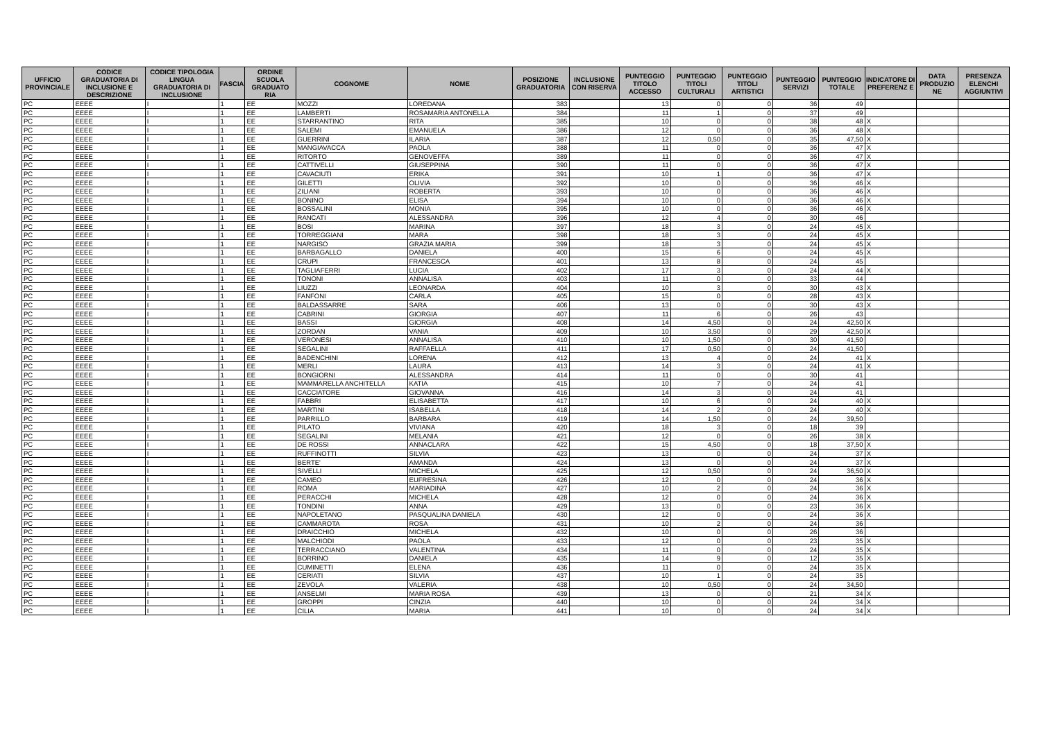| UFFICIO PROVINCIALE | CODICE GRADUATORIA DI INCLUSIONE E DESCRIZIONE | CODICE TIPOLOGIA LINGUA GRADUATORIA DI INCLUSIONE | FASCIA | ORDINE SCUOLA GRADUATO RIA | COGNOME | NOME | POSIZIONE GRADUATORIA | INCLUSIONE CON RISERVA | PUNTEGGIO TITOLO ACCESSO | PUNTEGGIO TITOLI CULTURALI | PUNTEGGIO TITOLI ARTISTICI | PUNTEGGIO SERVIZI | PUNTEGGIO TOTALE | INDICATORE DI PREFERENZ E | DATA PRODUZIO NE | PRESENZA ELENCHI AGGIUNTIVI |
| --- | --- | --- | --- | --- | --- | --- | --- | --- | --- | --- | --- | --- | --- | --- | --- | --- |
| PC | EEEE | I | 1 | EE | MOZZI | LOREDANA | 383 | | 13 | 0 | 0 | 36 | 49 | | | |
| PC | EEEE | I | 1 | EE | LAMBERTI | ROSAMARIA ANTONELLA | 384 | | 11 | 1 | 0 | 37 | 49 | | | |
| PC | EEEE | I | 1 | EE | STARRANTINO | RITA | 385 | | 10 | 0 | 0 | 38 | 48 | X | | |
| PC | EEEE | I | 1 | EE | SALEMI | EMANUELA | 386 | | 12 | 0 | 0 | 36 | 48 | X | | |
| PC | EEEE | I | 1 | EE | GUERRINI | ILARIA | 387 | | 12 | 0,50 | 0 | 35 | 47,50 | X | | |
| PC | EEEE | I | 1 | EE | MANGIAVACCA | PAOLA | 388 | | 11 | 0 | 0 | 36 | 47 | X | | |
| PC | EEEE | I | 1 | EE | RITORTO | GENOVEFFA | 389 | | 11 | 0 | 0 | 36 | 47 | X | | |
| PC | EEEE | I | 1 | EE | CATTIVELLI | GIUSEPPINA | 390 | | 11 | 0 | 0 | 36 | 47 | X | | |
| PC | EEEE | I | 1 | EE | CAVACIUTI | ERIKA | 391 | | 10 | 1 | 0 | 36 | 47 | X | | |
| PC | EEEE | I | 1 | EE | GILETTI | OLIVIA | 392 | | 10 | 0 | 0 | 36 | 46 | X | | |
| PC | EEEE | I | 1 | EE | ZILIANI | ROBERTA | 393 | | 10 | 0 | 0 | 36 | 46 | X | | |
| PC | EEEE | I | 1 | EE | BONINO | ELISA | 394 | | 10 | 0 | 0 | 36 | 46 | X | | |
| PC | EEEE | I | 1 | EE | BOSSALINI | MONIA | 395 | | 10 | 0 | 0 | 36 | 46 | X | | |
| PC | EEEE | I | 1 | EE | RANCATI | ALESSANDRA | 396 | | 12 | 4 | 0 | 30 | 46 | | | |
| PC | EEEE | I | 1 | EE | BOSI | MARINA | 397 | | 18 | 3 | 0 | 24 | 45 | X | | |
| PC | EEEE | I | 1 | EE | TORREGGIANI | MARA | 398 | | 18 | 3 | 0 | 24 | 45 | X | | |
| PC | EEEE | I | 1 | EE | NARGISO | GRAZIA MARIA | 399 | | 18 | 3 | 0 | 24 | 45 | X | | |
| PC | EEEE | I | 1 | EE | BARBAGALLO | DANIELA | 400 | | 15 | 6 | 0 | 24 | 45 | X | | |
| PC | EEEE | I | 1 | EE | CRUPI | FRANCESCA | 401 | | 13 | 8 | 0 | 24 | 45 | | | |
| PC | EEEE | I | 1 | EE | TAGLIAFERRI | LUCIA | 402 | | 17 | 3 | 0 | 24 | 44 | X | | |
| PC | EEEE | I | 1 | EE | TONONI | ANNALISA | 403 | | 11 | 0 | 0 | 33 | 44 | | | |
| PC | EEEE | I | 1 | EE | LIUZZI | LEONARDA | 404 | | 10 | 3 | 0 | 30 | 43 | X | | |
| PC | EEEE | I | 1 | EE | FANFONI | CARLA | 405 | | 15 | 0 | 0 | 28 | 43 | X | | |
| PC | EEEE | I | 1 | EE | BALDASSARRE | SARA | 406 | | 13 | 0 | 0 | 30 | 43 | X | | |
| PC | EEEE | I | 1 | EE | CABRINI | GIORGIA | 407 | | 11 | 6 | 0 | 26 | 43 | | | |
| PC | EEEE | I | 1 | EE | BASSI | GIORGIA | 408 | | 14 | 4,50 | 0 | 24 | 42,50 | X | | |
| PC | EEEE | I | 1 | EE | ZORDAN | VANIA | 409 | | 10 | 3,50 | 0 | 29 | 42,50 | X | | |
| PC | EEEE | I | 1 | EE | VERONESI | ANNALISA | 410 | | 10 | 1,50 | 0 | 30 | 41,50 | | | |
| PC | EEEE | I | 1 | EE | SEGALINI | RAFFAELLA | 411 | | 17 | 0,50 | 0 | 24 | 41,50 | | | |
| PC | EEEE | I | 1 | EE | BADENCHINI | LORENA | 412 | | 13 | 4 | 0 | 24 | 41 | X | | |
| PC | EEEE | I | 1 | EE | MERLI | LAURA | 413 | | 14 | 3 | 0 | 24 | 41 | X | | |
| PC | EEEE | I | 1 | EE | BONGIORNI | ALESSANDRA | 414 | | 11 | 0 | 0 | 30 | 41 | | | |
| PC | EEEE | I | 1 | EE | MAMMARELLA ANCHITELLA | KATIA | 415 | | 10 | 7 | 0 | 24 | 41 | | | |
| PC | EEEE | I | 1 | EE | CACCIATORE | GIOVANNA | 416 | | 14 | 3 | 0 | 24 | 41 | | | |
| PC | EEEE | I | 1 | EE | FABBRI | ELISABETTA | 417 | | 10 | 6 | 0 | 24 | 40 | X | | |
| PC | EEEE | I | 1 | EE | MARTINI | ISABELLA | 418 | | 14 | 2 | 0 | 24 | 40 | X | | |
| PC | EEEE | I | 1 | EE | PARRILLO | BARBARA | 419 | | 14 | 1,50 | 0 | 24 | 39,50 | | | |
| PC | EEEE | I | 1 | EE | PILATO | VIVIANA | 420 | | 18 | 3 | 0 | 18 | 39 | | | |
| PC | EEEE | I | 1 | EE | SEGALINI | MELANIA | 421 | | 12 | 0 | 0 | 26 | 38 | X | | |
| PC | EEEE | I | 1 | EE | DE ROSSI | ANNACLARA | 422 | | 15 | 4,50 | 0 | 18 | 37,50 | X | | |
| PC | EEEE | I | 1 | EE | RUFFINOTTI | SILVIA | 423 | | 13 | 0 | 0 | 24 | 37 | X | | |
| PC | EEEE | I | 1 | EE | BERTE' | AMANDA | 424 | | 13 | 0 | 0 | 24 | 37 | X | | |
| PC | EEEE | I | 1 | EE | SIVELLI | MICHELA | 425 | | 12 | 0,50 | 0 | 24 | 36,50 | X | | |
| PC | EEEE | I | 1 | EE | CAMEO | EUFRESINA | 426 | | 12 | 0 | 0 | 24 | 36 | X | | |
| PC | EEEE | I | 1 | EE | ROMA | MARIADINA | 427 | | 10 | 2 | 0 | 24 | 36 | X | | |
| PC | EEEE | I | 1 | EE | PERACCHI | MICHELA | 428 | | 12 | 0 | 0 | 24 | 36 | X | | |
| PC | EEEE | I | 1 | EE | TONDINI | ANNA | 429 | | 13 | 0 | 0 | 23 | 36 | X | | |
| PC | EEEE | I | 1 | EE | NAPOLETANO | PASQUALINA DANIELA | 430 | | 12 | 0 | 0 | 24 | 36 | X | | |
| PC | EEEE | I | 1 | EE | CAMMAROTA | ROSA | 431 | | 10 | 2 | 0 | 24 | 36 | | | |
| PC | EEEE | I | 1 | EE | DRAICCHIO | MICHELA | 432 | | 10 | 0 | 0 | 26 | 36 | | | |
| PC | EEEE | I | 1 | EE | MALCHIODI | PAOLA | 433 | | 12 | 0 | 0 | 23 | 35 | X | | |
| PC | EEEE | I | 1 | EE | TERRACCIANO | VALENTINA | 434 | | 11 | 0 | 0 | 24 | 35 | X | | |
| PC | EEEE | I | 1 | EE | BORRINO | DANIELA | 435 | | 14 | 9 | 0 | 12 | 35 | X | | |
| PC | EEEE | I | 1 | EE | CUMINETTI | ELENA | 436 | | 11 | 0 | 0 | 24 | 35 | X | | |
| PC | EEEE | I | 1 | EE | CERIATI | SILVIA | 437 | | 10 | 1 | 0 | 24 | 35 | | | |
| PC | EEEE | I | 1 | EE | ZEVOLA | VALERIA | 438 | | 10 | 0,50 | 0 | 24 | 34,50 | | | |
| PC | EEEE | I | 1 | EE | ANSELMI | MARIA ROSA | 439 | | 13 | 0 | 0 | 21 | 34 | X | | |
| PC | EEEE | I | 1 | EE | GROPPI | CINZIA | 440 | | 10 | 0 | 0 | 24 | 34 | X | | |
| PC | EEEE | I | 1 | EE | CILIA | MARIA | 441 | | 10 | 0 | 0 | 24 | 34 | X | | |